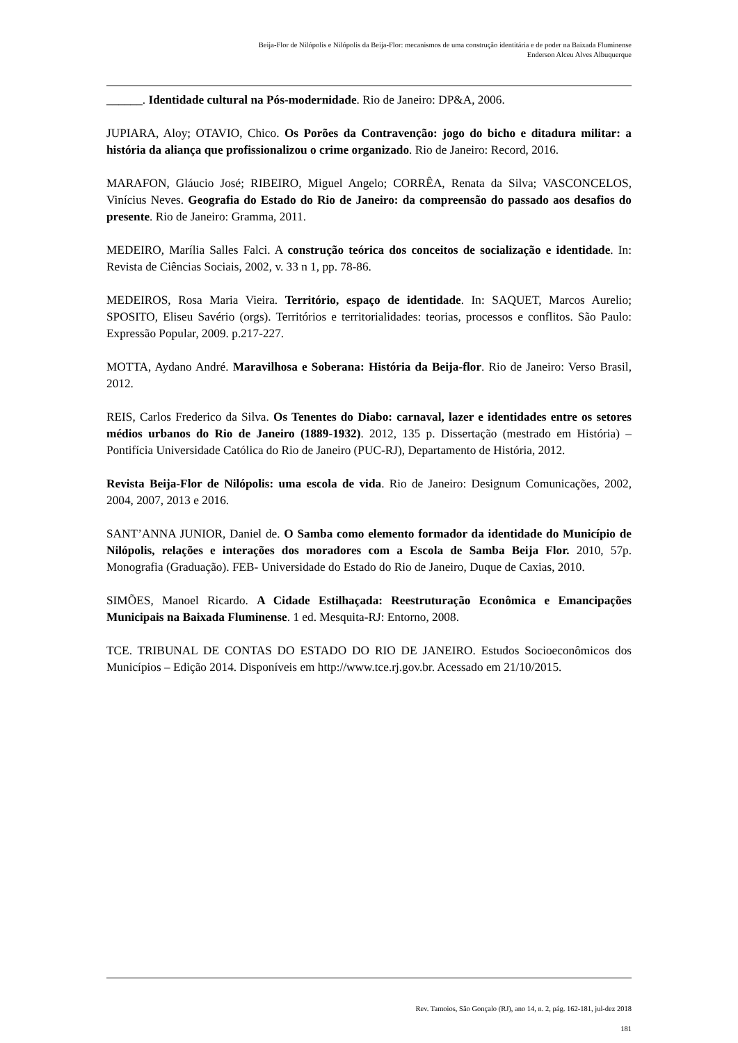Beija-Flor de Nilópolis e Nilópolis da Beija-Flor: mecanismos de uma construção identitária e de poder na Baixada Fluminense
Enderson Alceu Alves Albuquerque
______. Identidade cultural na Pós-modernidade. Rio de Janeiro: DP&A, 2006.
JUPIARA, Aloy; OTAVIO, Chico. Os Porões da Contravenção: jogo do bicho e ditadura militar: a história da aliança que profissionalizou o crime organizado. Rio de Janeiro: Record, 2016.
MARAFON, Gláucio José; RIBEIRO, Miguel Angelo; CORRÊA, Renata da Silva; VASCONCELOS, Vinícius Neves. Geografia do Estado do Rio de Janeiro: da compreensão do passado aos desafios do presente. Rio de Janeiro: Gramma, 2011.
MEDEIRO, Marília Salles Falci. A construção teórica dos conceitos de socialização e identidade. In: Revista de Ciências Sociais, 2002, v. 33 n 1, pp. 78-86.
MEDEIROS, Rosa Maria Vieira. Território, espaço de identidade. In: SAQUET, Marcos Aurelio; SPOSITO, Eliseu Savério (orgs). Territórios e territorialidades: teorias, processos e conflitos. São Paulo: Expressão Popular, 2009. p.217-227.
MOTTA, Aydano André. Maravilhosa e Soberana: História da Beija-flor. Rio de Janeiro: Verso Brasil, 2012.
REIS, Carlos Frederico da Silva. Os Tenentes do Diabo: carnaval, lazer e identidades entre os setores médios urbanos do Rio de Janeiro (1889-1932). 2012, 135 p. Dissertação (mestrado em História) – Pontifícia Universidade Católica do Rio de Janeiro (PUC-RJ), Departamento de História, 2012.
Revista Beija-Flor de Nilópolis: uma escola de vida. Rio de Janeiro: Designum Comunicações, 2002, 2004, 2007, 2013 e 2016.
SANT’ANNA JUNIOR, Daniel de. O Samba como elemento formador da identidade do Município de Nilópolis, relações e interações dos moradores com a Escola de Samba Beija Flor. 2010, 57p. Monografia (Graduação). FEB- Universidade do Estado do Rio de Janeiro, Duque de Caxias, 2010.
SIMÕES, Manoel Ricardo. A Cidade Estilhaçada: Reestruturação Econômica e Emancipações Municipais na Baixada Fluminense. 1 ed. Mesquita-RJ: Entorno, 2008.
TCE. TRIBUNAL DE CONTAS DO ESTADO DO RIO DE JANEIRO. Estudos Socioeconômicos dos Municípios – Edição 2014. Disponíveis em http://www.tce.rj.gov.br. Acessado em 21/10/2015.
Rev. Tamoios, São Gonçalo (RJ), ano 14, n. 2, pág. 162-181, jul-dez 2018
181